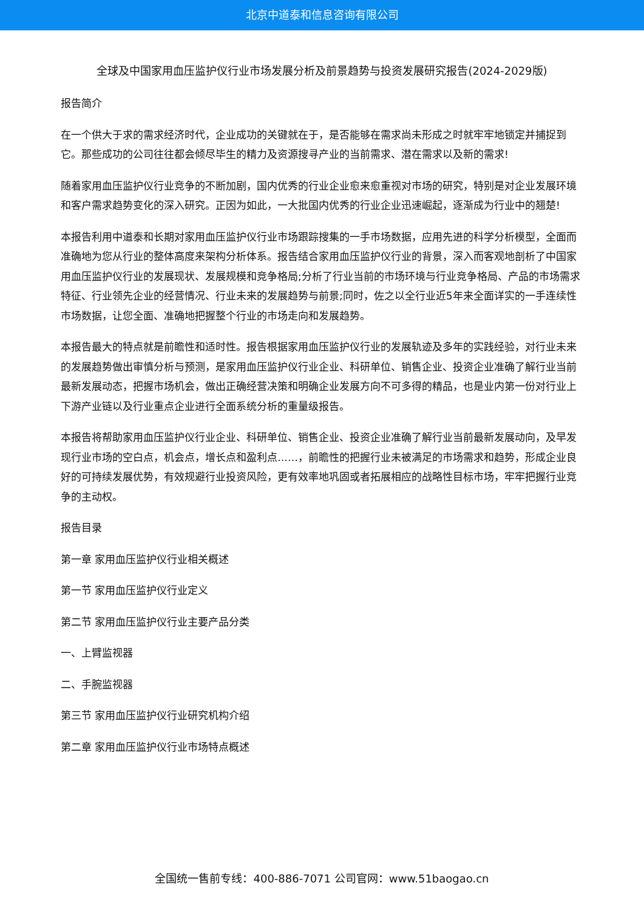北京中道泰和信息咨询有限公司
全球及中国家用血压监护仪行业市场发展分析及前景趋势与投资发展研究报告(2024-2029版)
报告简介
在一个供大于求的需求经济时代，企业成功的关键就在于，是否能够在需求尚未形成之时就牢牢地锁定并捕捉到它。那些成功的公司往往都会倾尽毕生的精力及资源搜寻产业的当前需求、潜在需求以及新的需求!
随着家用血压监护仪行业竞争的不断加剧，国内优秀的行业企业愈来愈重视对市场的研究，特别是对企业发展环境和客户需求趋势变化的深入研究。正因为如此，一大批国内优秀的行业企业迅速崛起，逐渐成为行业中的翘楚!
本报告利用中道泰和长期对家用血压监护仪行业市场跟踪搜集的一手市场数据，应用先进的科学分析模型，全面而准确地为您从行业的整体高度来架构分析体系。报告结合家用血压监护仪行业的背景，深入而客观地剖析了中国家用血压监护仪行业的发展现状、发展规模和竞争格局;分析了行业当前的市场环境与行业竞争格局、产品的市场需求特征、行业领先企业的经营情况、行业未来的发展趋势与前景;同时，佐之以全行业近5年来全面详实的一手连续性市场数据，让您全面、准确地把握整个行业的市场走向和发展趋势。
本报告最大的特点就是前瞻性和适时性。报告根据家用血压监护仪行业的发展轨迹及多年的实践经验，对行业未来的发展趋势做出审慎分析与预测，是家用血压监护仪行业企业、科研单位、销售企业、投资企业准确了解行业当前最新发展动态，把握市场机会，做出正确经营决策和明确企业发展方向不可多得的精品，也是业内第一份对行业上下游产业链以及行业重点企业进行全面系统分析的重量级报告。
本报告将帮助家用血压监护仪行业企业、科研单位、销售企业、投资企业准确了解行业当前最新发展动向，及早发现行业市场的空白点，机会点，增长点和盈利点……，前瞻性的把握行业未被满足的市场需求和趋势，形成企业良好的可持续发展优势，有效规避行业投资风险，更有效率地巩固或者拓展相应的战略性目标市场，牢牢把握行业竞争的主动权。
报告目录
第一章 家用血压监护仪行业相关概述
第一节 家用血压监护仪行业定义
第二节 家用血压监护仪行业主要产品分类
一、上臂监视器
二、手腕监视器
第三节 家用血压监护仪行业研究机构介绍
第二章 家用血压监护仪行业市场特点概述
全国统一售前专线：400-886-7071 公司官网：www.51baogao.cn